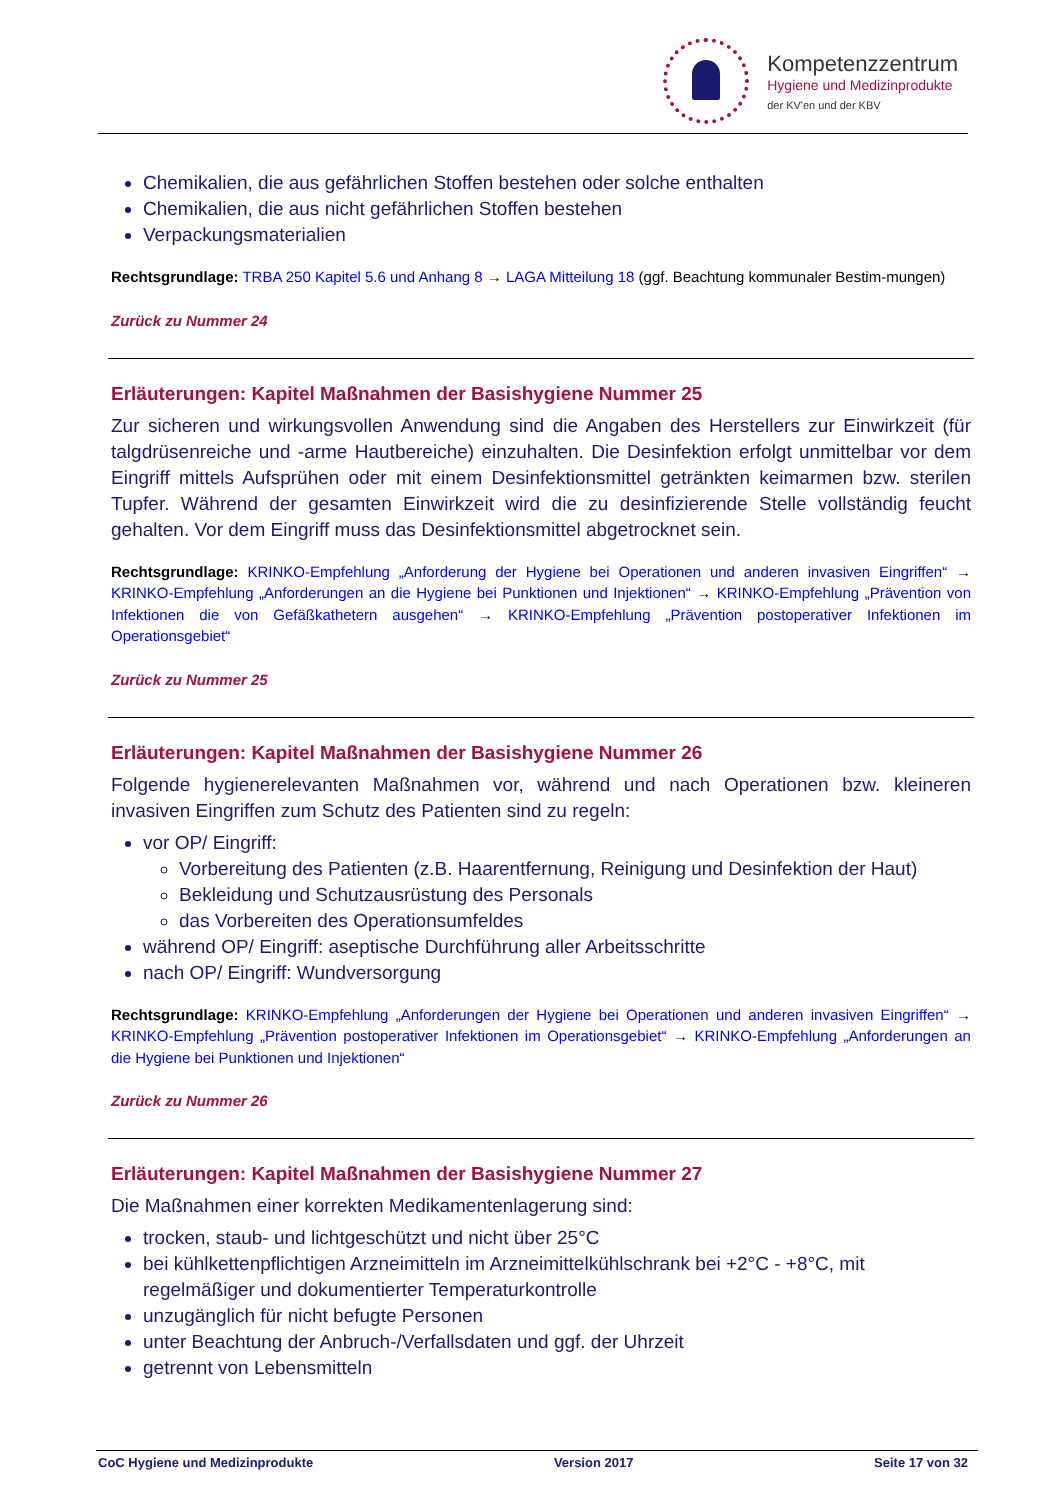Kompetenzzentrum
Hygiene und Medizinprodukte
der KV'en und der KBV
Chemikalien, die aus gefährlichen Stoffen bestehen oder solche enthalten
Chemikalien, die aus nicht gefährlichen Stoffen bestehen
Verpackungsmaterialien
Rechtsgrundlage: TRBA 250 Kapitel 5.6 und Anhang 8 → LAGA Mitteilung 18 (ggf. Beachtung kommunaler Bestim-mungen)
Zurück zu Nummer 24
Erläuterungen: Kapitel Maßnahmen der Basishygiene Nummer 25
Zur sicheren und wirkungsvollen Anwendung sind die Angaben des Herstellers zur Einwirkzeit (für talgdrüsenreiche und -arme Hautbereiche) einzuhalten. Die Desinfektion erfolgt unmittelbar vor dem Eingriff mittels Aufsprühen oder mit einem Desinfektionsmittel getränkten keimarmen bzw. sterilen Tupfer. Während der gesamten Einwirkzeit wird die zu desinfizierende Stelle vollständig feucht gehalten. Vor dem Eingriff muss das Desinfektionsmittel abgetrocknet sein.
Rechtsgrundlage: KRINKO-Empfehlung „Anforderung der Hygiene bei Operationen und anderen invasiven Eingriffen“ → KRINKO-Empfehlung „Anforderungen an die Hygiene bei Punktionen und Injektionen“ → KRINKO-Empfehlung „Prävention von Infektionen die von Gefäßkathetern ausgehen“ → KRINKO-Empfehlung „Prävention postoperativer Infektionen im Operationsgebiet“
Zurück zu Nummer 25
Erläuterungen: Kapitel Maßnahmen der Basishygiene Nummer 26
Folgende hygienerelevanten Maßnahmen vor, während und nach Operationen bzw. kleineren invasiven Eingriffen zum Schutz des Patienten sind zu regeln:
vor OP/ Eingriff:
Vorbereitung des Patienten (z.B. Haarentfernung, Reinigung und Desinfektion der Haut)
Bekleidung und Schutzausrüstung des Personals
das Vorbereiten des Operationsumfeldes
während OP/ Eingriff: aseptische Durchführung aller Arbeitsschritte
nach OP/ Eingriff: Wundversorgung
Rechtsgrundlage: KRINKO-Empfehlung „Anforderungen der Hygiene bei Operationen und anderen invasiven Eingriffen“ → KRINKO-Empfehlung „Prävention postoperativer Infektionen im Operationsgebiet“ → KRINKO-Empfehlung „Anforderungen an die Hygiene bei Punktionen und Injektionen“
Zurück zu Nummer 26
Erläuterungen: Kapitel Maßnahmen der Basishygiene Nummer 27
Die Maßnahmen einer korrekten Medikamentenlagerung sind:
trocken, staub- und lichtgeschützt und nicht über 25°C
bei kühlkettenpflichtigen Arzneimitteln im Arzneimittelkühlschrank bei +2°C - +8°C, mit regelmäßiger und dokumentierter Temperaturkontrolle
unzugänglich für nicht befugte Personen
unter Beachtung der Anbruch-/Verfallsdaten und ggf. der Uhrzeit
getrennt von Lebensmitteln
CoC Hygiene und Medizinprodukte Version 2017 Seite 17 von 32